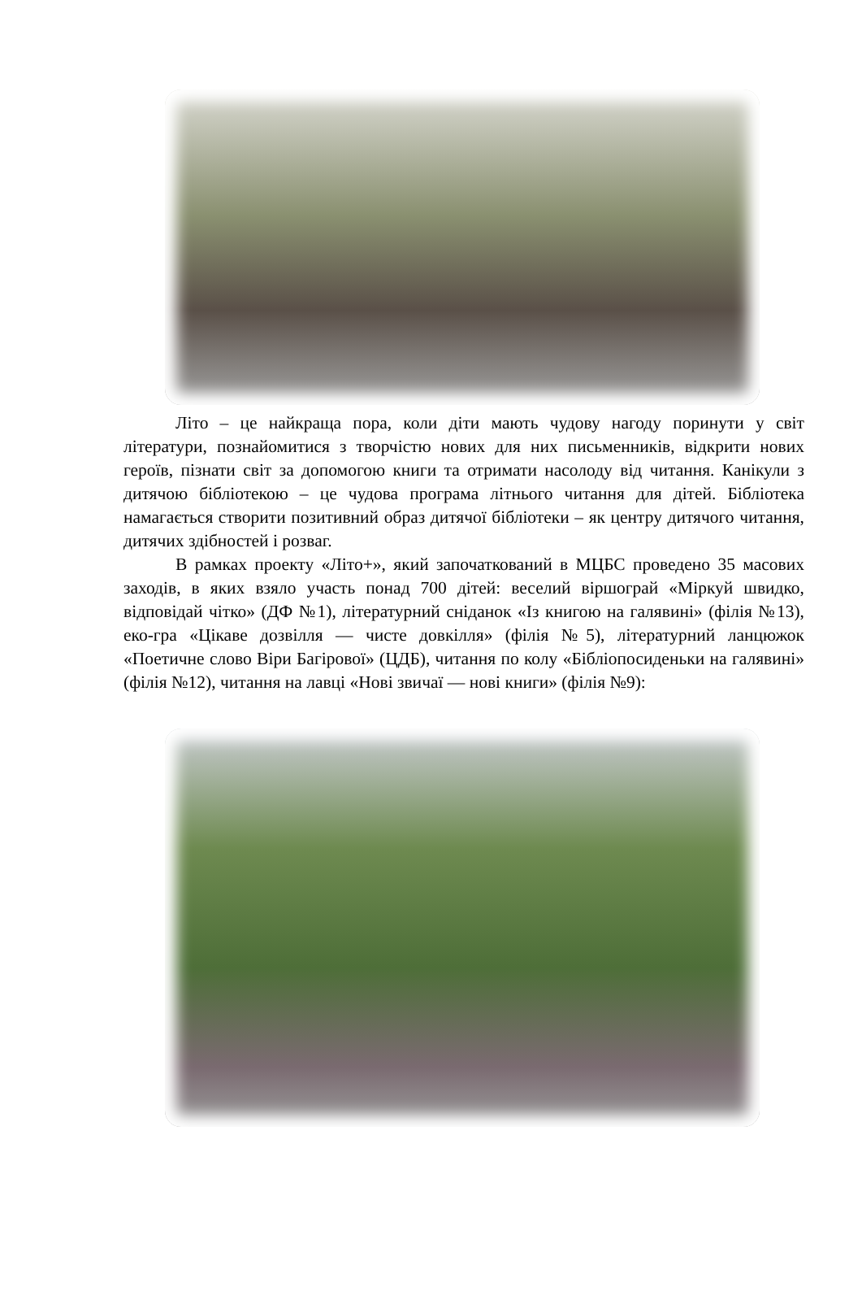Літо – це найкраща пора, коли діти мають чудову нагоду поринути у світ літератури, познайомитися з творчістю нових для них письменників, відкрити нових героїв, пізнати світ за допомогою книги та отримати насолоду від читання. Канікули з дитячою бібліотекою – це чудова програма літнього читання для дітей. Бібліотека намагається створити позитивний образ дитячої бібліотеки – як центру дитячого читання, дитячих здібностей і розваг.
В рамках проекту «Літо+», який започаткований в МЦБС проведено 35 масових заходів, в яких взяло участь понад 700 дітей: веселий віршограй «Міркуй швидко, відповідай чітко» (ДФ №1), літературний сніданок «Із книгою на галявині» (філія №13), еко-гра «Цікаве дозвілля — чисте довкілля» (філія №5), літературний ланцюжок «Поетичне слово Віри Багірової» (ЦДБ), читання по колу «Бібліопосиденьки на галявині» (філія №12), читання на лавці «Нові звичаї — нові книги» (філія №9):